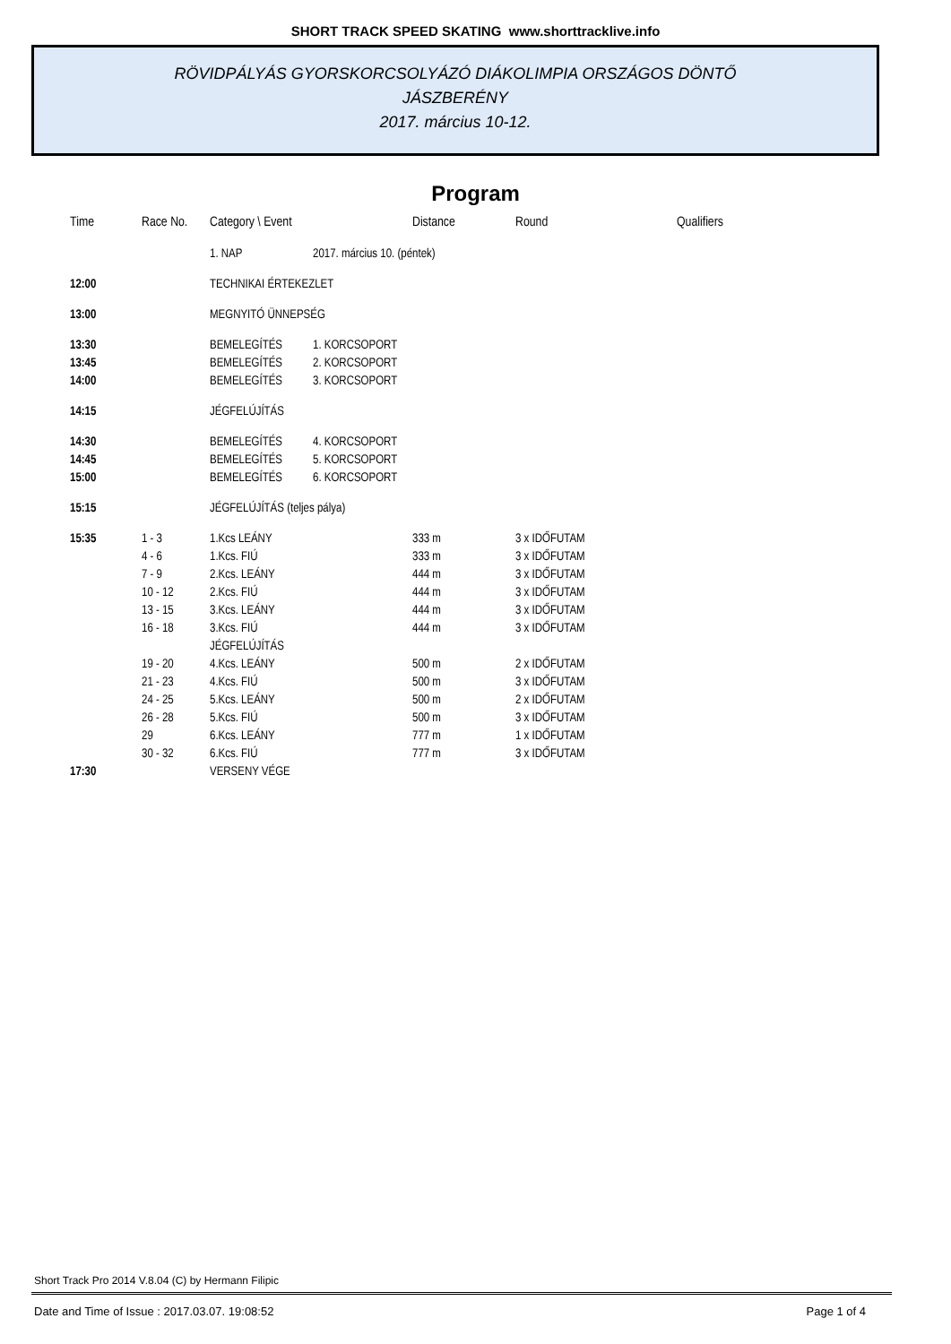SHORT TRACK SPEED SKATING www.shorttracklive.info
RÖVIDPÁLYÁS GYORSKORCSOLYÁZÓ DIÁKOLIMPIA ORSZÁGOS DÖNTŐ
JÁSZBERÉNY
2017. március 10-12.
Program
| Time | Race No. | Category \ Event | | Distance | Round | Qualifiers |
| --- | --- | --- | --- | --- | --- | --- |
| | | 1. NAP | 2017. március 10. (péntek) | | | |
| 12:00 | | TECHNIKAI ÉRTEKEZLET | | | | |
| 13:00 | | MEGNYITÓ ÜNNEPSÉG | | | | |
| 13:30 | | BEMELEGÍTÉS | 1. KORCSOPORT | | | |
| 13:45 | | BEMELEGÍTÉS | 2. KORCSOPORT | | | |
| 14:00 | | BEMELEGÍTÉS | 3. KORCSOPORT | | | |
| 14:15 | | JÉGFELÚJÍTÁS | | | | |
| 14:30 | | BEMELEGÍTÉS | 4. KORCSOPORT | | | |
| 14:45 | | BEMELEGÍTÉS | 5. KORCSOPORT | | | |
| 15:00 | | BEMELEGÍTÉS | 6. KORCSOPORT | | | |
| 15:15 | | JÉGFELÚJÍTÁS (teljes pálya) | | | | |
| 15:35 | 1 - 3 | 1.Kcs LEÁNY | | 333 m | 3 x IDŐFUTAM | |
| | 4 - 6 | 1.Kcs. FIÚ | | 333 m | 3 x IDŐFUTAM | |
| | 7 - 9 | 2.Kcs. LEÁNY | | 444 m | 3 x IDŐFUTAM | |
| | 10 - 12 | 2.Kcs. FIÚ | | 444 m | 3 x IDŐFUTAM | |
| | 13 - 15 | 3.Kcs. LEÁNY | | 444 m | 3 x IDŐFUTAM | |
| | 16 - 18 | 3.Kcs. FIÚ | | 444 m | 3 x IDŐFUTAM | |
| | | JÉGFELÚJÍTÁS | | | | |
| | 19 - 20 | 4.Kcs. LEÁNY | | 500 m | 2 x IDŐFUTAM | |
| | 21 - 23 | 4.Kcs. FIÚ | | 500 m | 3 x IDŐFUTAM | |
| | 24 - 25 | 5.Kcs. LEÁNY | | 500 m | 2 x IDŐFUTAM | |
| | 26 - 28 | 5.Kcs. FIÚ | | 500 m | 3 x IDŐFUTAM | |
| | 29 | 6.Kcs. LEÁNY | | 777 m | 1 x IDŐFUTAM | |
| | 30 - 32 | 6.Kcs. FIÚ | | 777 m | 3 x IDŐFUTAM | |
| 17:30 | | VERSENY VÉGE | | | | |
Short Track Pro 2014 V.8.04 (C) by Hermann Filipic
Date and Time of Issue : 2017.03.07. 19:08:52 Page 1 of 4